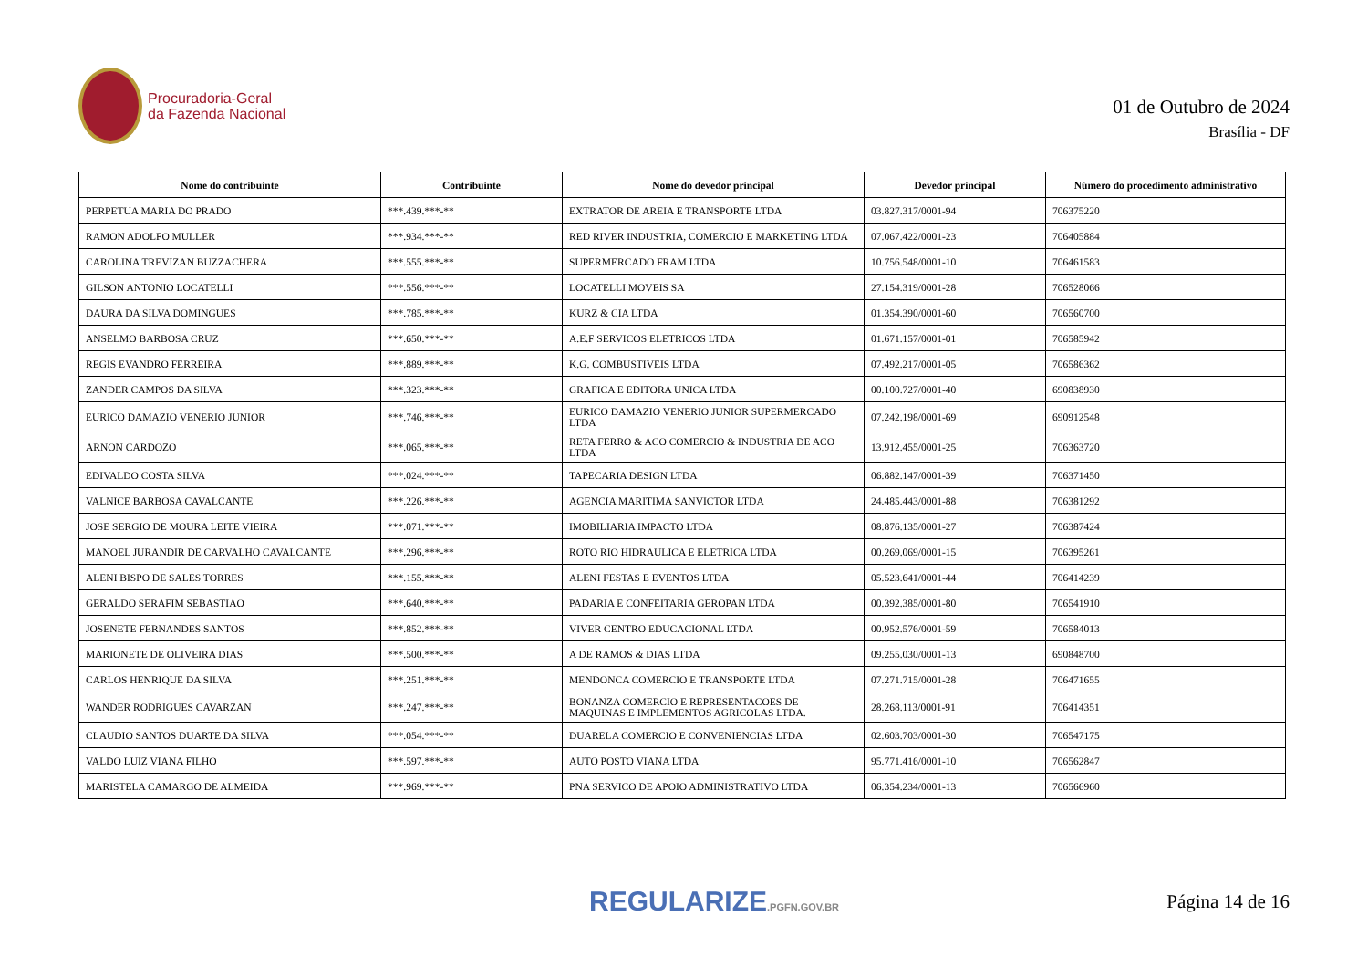Procuradoria-Geral
da Fazenda Nacional
01 de Outubro de 2024
Brasília - DF
| Nome do contribuinte | Contribuinte | Nome do devedor principal | Devedor principal | Número do procedimento administrativo |
| --- | --- | --- | --- | --- |
| PERPETUA MARIA DO PRADO | ***.439.***-** | EXTRATOR DE AREIA E TRANSPORTE LTDA | 03.827.317/0001-94 | 706375220 |
| RAMON ADOLFO MULLER | ***.934.***-** | RED RIVER INDUSTRIA, COMERCIO E MARKETING LTDA | 07.067.422/0001-23 | 706405884 |
| CAROLINA TREVIZAN BUZZACHERA | ***.555.***-** | SUPERMERCADO FRAM LTDA | 10.756.548/0001-10 | 706461583 |
| GILSON ANTONIO LOCATELLI | ***.556.***-** | LOCATELLI MOVEIS SA | 27.154.319/0001-28 | 706528066 |
| DAURA DA SILVA DOMINGUES | ***.785.***-** | KURZ & CIA LTDA | 01.354.390/0001-60 | 706560700 |
| ANSELMO BARBOSA CRUZ | ***.650.***-** | A.E.F SERVICOS ELETRICOS LTDA | 01.671.157/0001-01 | 706585942 |
| REGIS EVANDRO FERREIRA | ***.889.***-** | K.G. COMBUSTIVEIS LTDA | 07.492.217/0001-05 | 706586362 |
| ZANDER CAMPOS DA SILVA | ***.323.***-** | GRAFICA E EDITORA UNICA LTDA | 00.100.727/0001-40 | 690838930 |
| EURICO DAMAZIO VENERIO JUNIOR | ***.746.***-** | EURICO DAMAZIO VENERIO JUNIOR SUPERMERCADO LTDA | 07.242.198/0001-69 | 690912548 |
| ARNON CARDOZO | ***.065.***-** | RETA FERRO & ACO COMERCIO & INDUSTRIA DE ACO LTDA | 13.912.455/0001-25 | 706363720 |
| EDIVALDO COSTA SILVA | ***.024.***-** | TAPECARIA DESIGN LTDA | 06.882.147/0001-39 | 706371450 |
| VALNICE BARBOSA CAVALCANTE | ***.226.***-** | AGENCIA MARITIMA SANVICTOR LTDA | 24.485.443/0001-88 | 706381292 |
| JOSE SERGIO DE MOURA LEITE VIEIRA | ***.071.***-** | IMOBILIARIA IMPACTO LTDA | 08.876.135/0001-27 | 706387424 |
| MANOEL JURANDIR DE CARVALHO CAVALCANTE | ***.296.***-** | ROTO RIO HIDRAULICA E ELETRICA LTDA | 00.269.069/0001-15 | 706395261 |
| ALENI BISPO DE SALES TORRES | ***.155.***-** | ALENI FESTAS E EVENTOS LTDA | 05.523.641/0001-44 | 706414239 |
| GERALDO SERAFIM SEBASTIAO | ***.640.***-** | PADARIA E CONFEITARIA GEROPAN LTDA | 00.392.385/0001-80 | 706541910 |
| JOSENETE FERNANDES SANTOS | ***.852.***-** | VIVER CENTRO EDUCACIONAL LTDA | 00.952.576/0001-59 | 706584013 |
| MARIONETE DE OLIVEIRA DIAS | ***.500.***-** | A DE RAMOS & DIAS LTDA | 09.255.030/0001-13 | 690848700 |
| CARLOS HENRIQUE DA SILVA | ***.251.***-** | MENDONCA COMERCIO E TRANSPORTE LTDA | 07.271.715/0001-28 | 706471655 |
| WANDER RODRIGUES CAVARZAN | ***.247.***-** | BONANZA COMERCIO E REPRESENTACOES DE MAQUINAS E IMPLEMENTOS AGRICOLAS LTDA. | 28.268.113/0001-91 | 706414351 |
| CLAUDIO SANTOS DUARTE DA SILVA | ***.054.***-** | DUARELA COMERCIO E CONVENIENCIAS LTDA | 02.603.703/0001-30 | 706547175 |
| VALDO LUIZ VIANA FILHO | ***.597.***-** | AUTO POSTO VIANA LTDA | 95.771.416/0001-10 | 706562847 |
| MARISTELA CAMARGO DE ALMEIDA | ***.969.***-** | PNA SERVICO DE APOIO ADMINISTRATIVO LTDA | 06.354.234/0001-13 | 706566960 |
REGULARIZE.PGFN.GOV.BR
Página 14 de 16